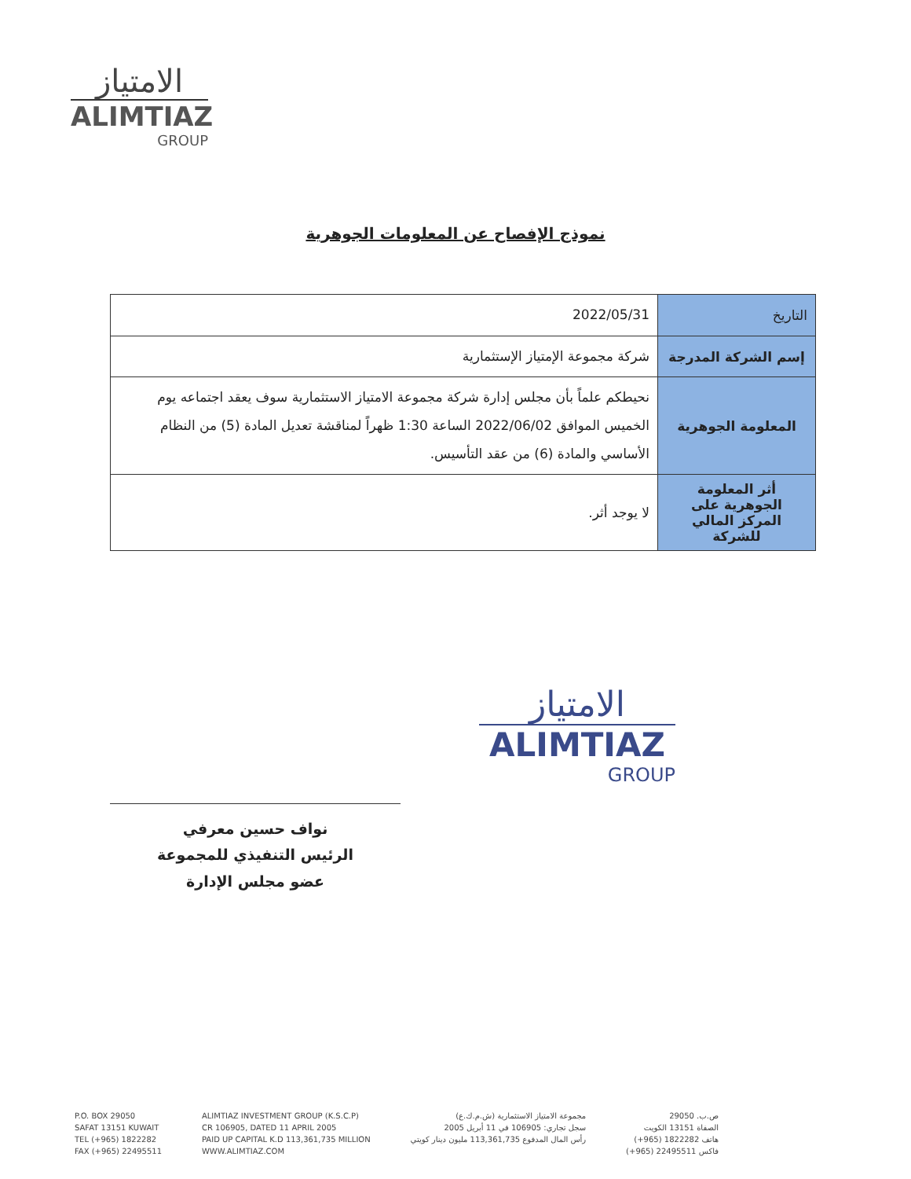الامتياز
ALIMTIAZ
GROUP
نموذج الإفصاح عن المعلومات الجوهرية
| التاريخ | 2022/05/31 |
| إسم الشركة المدرجة | شركة مجموعة الإمتياز الإستثمارية |
| المعلومة الجوهرية | نحيطكم علماً بأن مجلس إدارة شركة مجموعة الامتياز الاستثمارية سوف يعقد اجتماعه يوم الخميس الموافق 2022/06/02 الساعة 1:30 ظهراً لمناقشة تعديل المادة (5) من النظام الأساسي والمادة (6) من عقد التأسيس. |
| أثر المعلومة الجوهرية على المركز المالي للشركة | لا يوجد أثر. |
الامتياز
ALIMTIAZ
GROUP
نواف حسين معرفي
الرئيس التنفيذي للمجموعة
عضو مجلس الإدارة
P.O. BOX 29050
SAFAT 13151 KUWAIT
TEL (+965) 1822282
FAX (+965) 22495511
ALIMTIAZ INVESTMENT GROUP (K.S.C.P)
CR 106905, DATED 11 APRIL 2005
PAID UP CAPITAL K.D 113,361,735 MILLION
WWW.ALIMTIAZ.COM
مجموعة الامتياز الاستثمارية (ش.م.ك.ع)
سجل تجاري: 106905 في 11 أبريل 2005
رأس المال المدفوع 113,361,735 مليون دينار كويتي
ص.ب. 29050
الصفاة 13151 الكويت
هاتف 1822282 (965+)
فاكس 22495511 (965+)